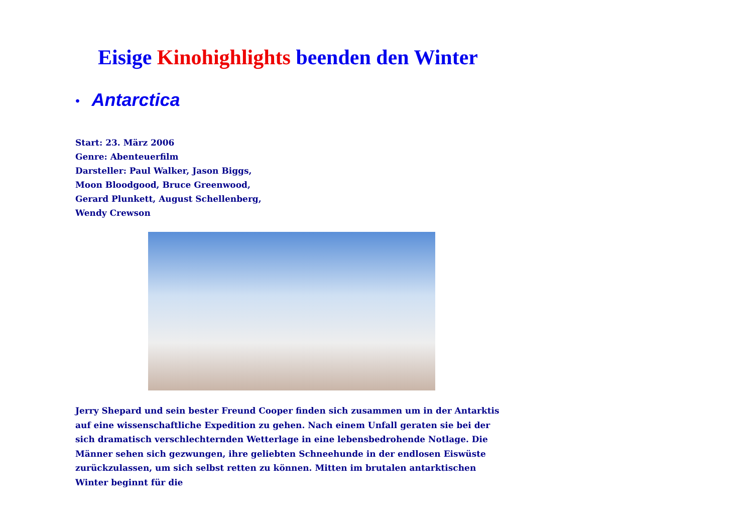Eisige Kinohighlights beenden den Winter
• Antarctica
Start: 23. März 2006
Genre: Abenteuerfilm
Darsteller: Paul Walker, Jason Biggs,
Moon Bloodgood, Bruce Greenwood,
Gerard Plunkett, August Schellenberg,
Wendy Crewson
Jerry Shepard und sein bester Freund Cooper finden sich zusammen um in der Antarktis auf eine wissenschaftliche Expedition zu gehen. Nach einem Unfall geraten sie bei der sich dramatisch verschlechternden Wetterlage in eine lebensbedrohende Notlage. Die Männer sehen sich gezwungen, ihre geliebten Schneehunde in der endlosen Eiswüste zurückzulassen, um sich selbst retten zu können. Mitten im brutalen antarktischen Winter beginnt für die